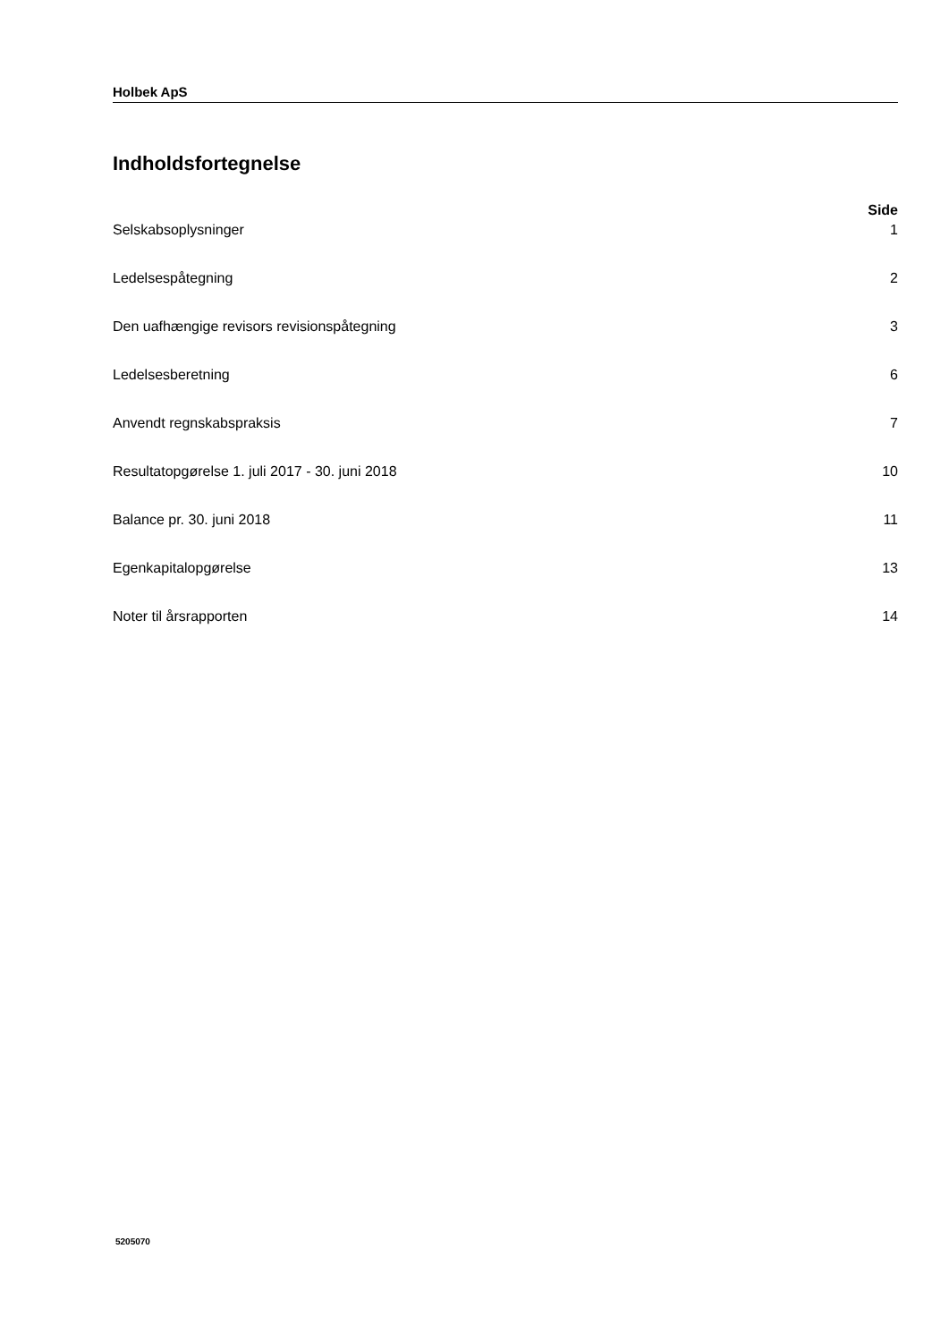Holbek ApS
Indholdsfortegnelse
Side
Selskabsoplysninger 1
Ledelsespåtegning 2
Den uafhængige revisors revisionspåtegning 3
Ledelsesberetning 6
Anvendt regnskabspraksis 7
Resultatopgørelse 1. juli 2017 - 30. juni 2018 10
Balance pr. 30. juni 2018 11
Egenkapitalopgørelse 13
Noter til årsrapporten 14
5205070